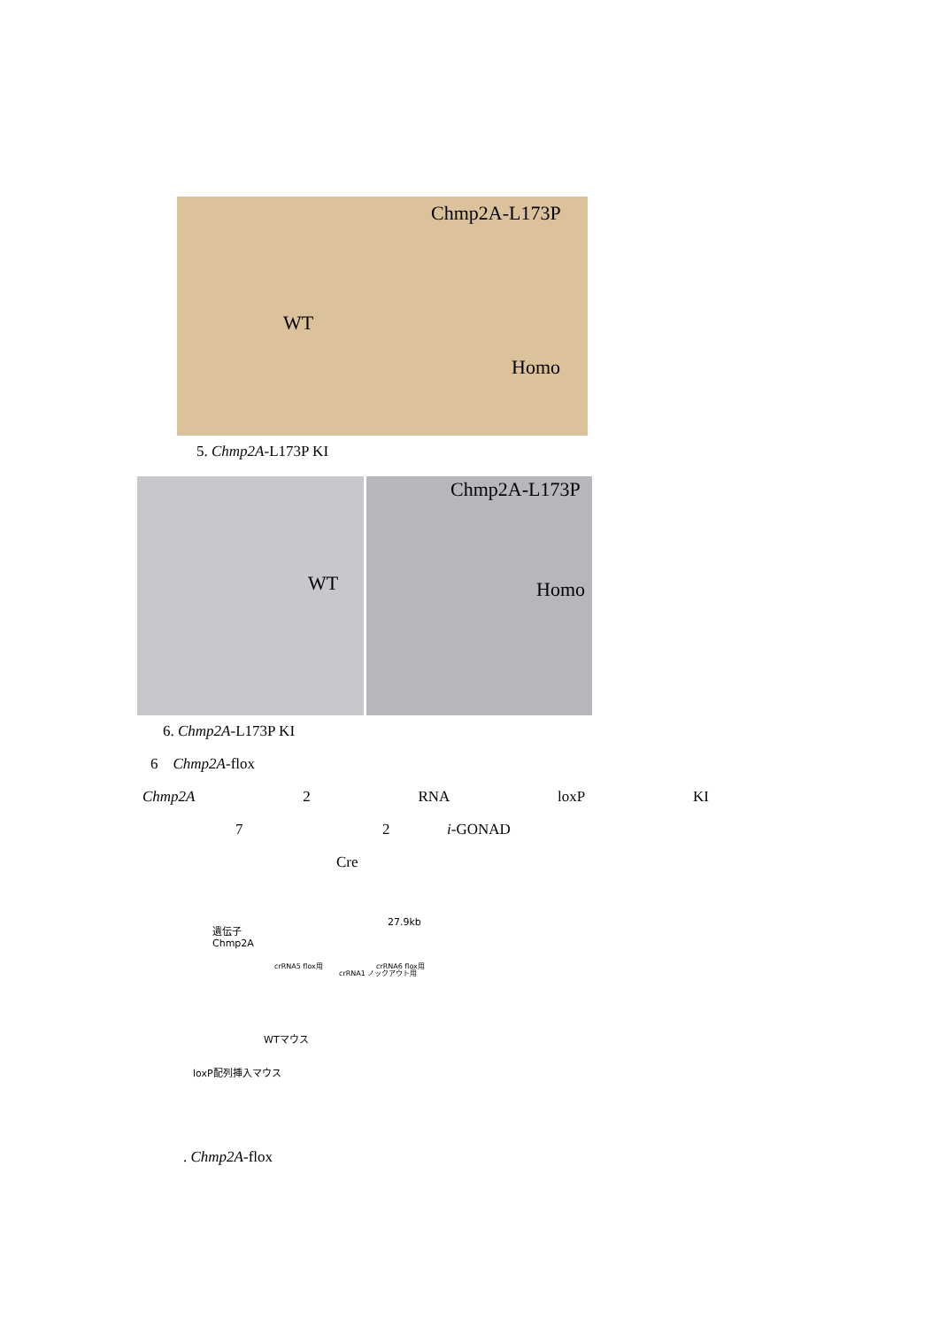Chmp2A-L173P
WT
Homo
5. Chmp2A-L173P KI
WT
Chmp2A-L173P
Homo
6. Chmp2A-L173P KI
6 Chmp2A-flox
Chmp2A 2 RNA loxP KI
7 2 i-GONAD
Cre
遺伝子
Chmp2A
27.9kb
crRNA5 flox用
crRNA1 ノックアウト用
crRNA6 flox用
WTマウス
loxP配列挿入マウス
. Chmp2A-flox